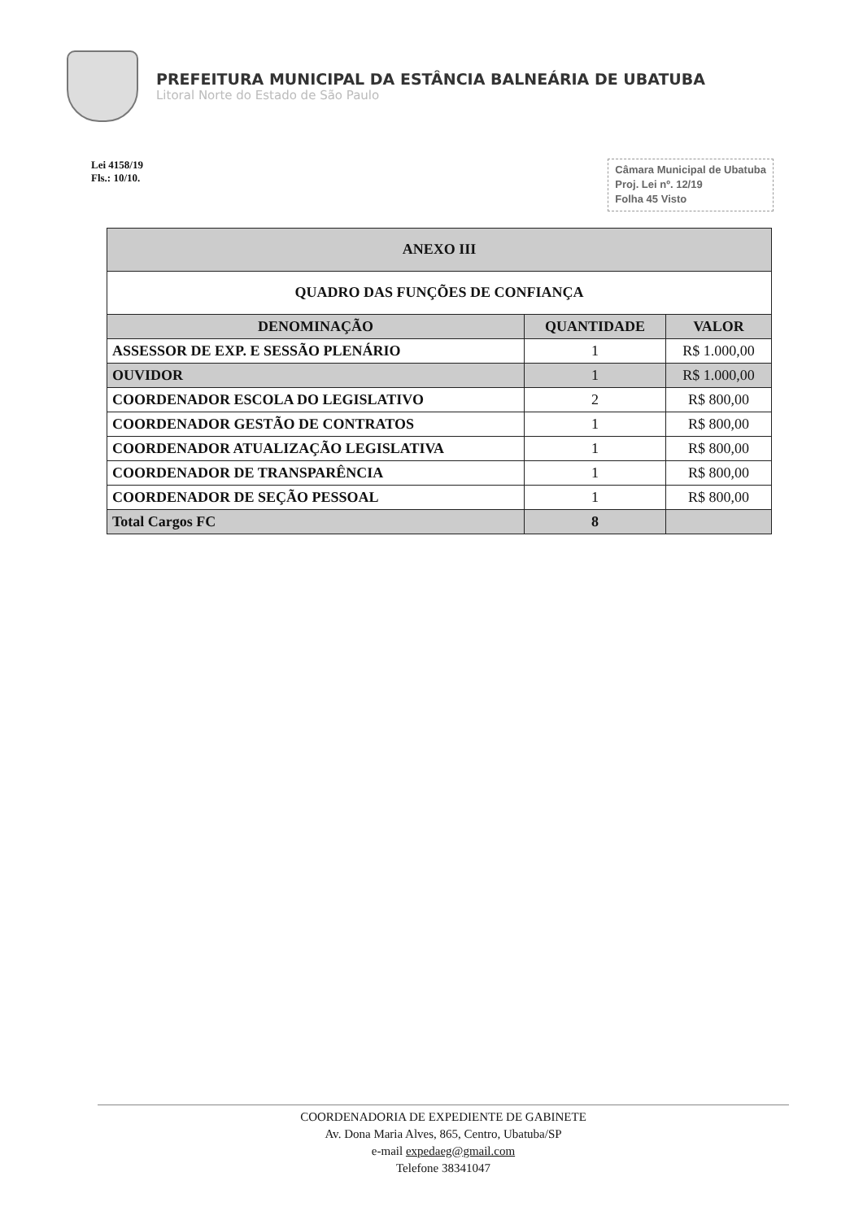PREFEITURA MUNICIPAL DA ESTÂNCIA BALNEÁRIA DE UBATUBA
Litoral Norte do Estado de São Paulo
Lei 4158/19
Fls.: 10/10.
Câmara Municipal de Ubatuba
Proj. Lei nº. 12/19
Folha 45 Visto
| ANEXO III | | |
| --- | --- | --- |
| QUADRO DAS FUNÇÕES DE CONFIANÇA | | |
| DENOMINAÇÃO | QUANTIDADE | VALOR |
| ASSESSOR DE EXP. E SESSÃO PLENÁRIO | 1 | R$ 1.000,00 |
| OUVIDOR | 1 | R$ 1.000,00 |
| COORDENADOR ESCOLA DO LEGISLATIVO | 2 | R$ 800,00 |
| COORDENADOR GESTÃO DE CONTRATOS | 1 | R$ 800,00 |
| COORDENADOR ATUALIZAÇÃO LEGISLATIVA | 1 | R$ 800,00 |
| COORDENADOR DE TRANSPARÊNCIA | 1 | R$ 800,00 |
| COORDENADOR DE SEÇÃO PESSOAL | 1 | R$ 800,00 |
| Total Cargos FC | 8 | |
COORDENADORIA DE EXPEDIENTE DE GABINETE
Av. Dona Maria Alves, 865, Centro, Ubatuba/SP
e-mail expedaeg@gmail.com
Telefone 38341047